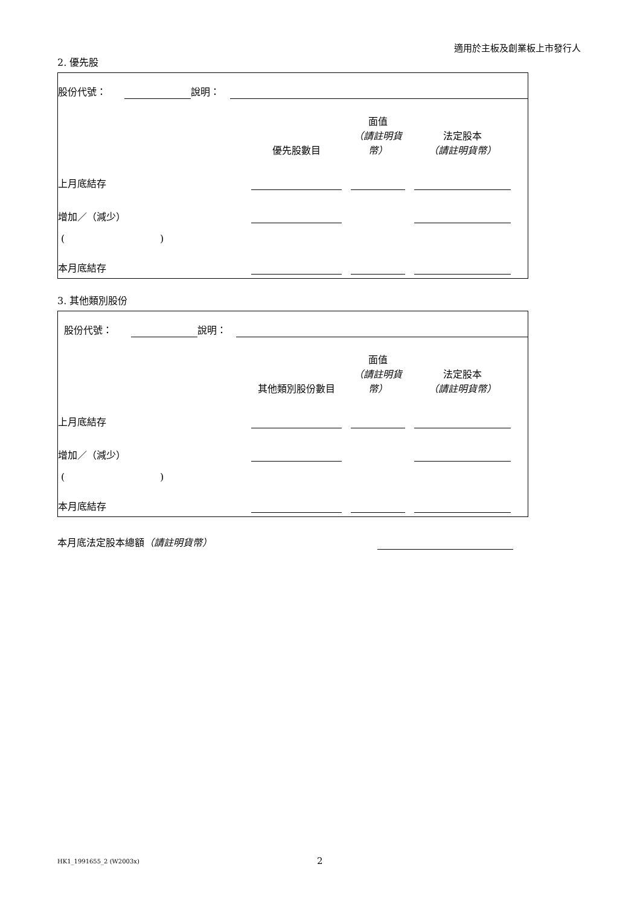適用於主板及創業板上市發行人
2. 優先股
| 股份代號： | | 說明： | | |
| | 優先股數目 | | 面值 （請註明貨幣） | | 法定股本 （請註明貨幣） | |
| 上月底結存 | | | | | | |
| 增加／（減少） | | | | | | |
| ( ) | | | | | | |
| 本月底結存 | | | | | | |
3. 其他類別股份
| 股份代號： | | 說明： | | |
| | 其他類別股份數目 | | 面值 （請註明貨幣） | | 法定股本 （請註明貨幣） | |
| 上月底結存 | | | | | | |
| 增加／（減少） | | | | | | |
| ( ) | | | | | | |
| 本月底結存 | | | | | | |
| 本月底法定股本總額 （請註明貨幣） | | |
HK1_1991655_2 (W2003x) 2